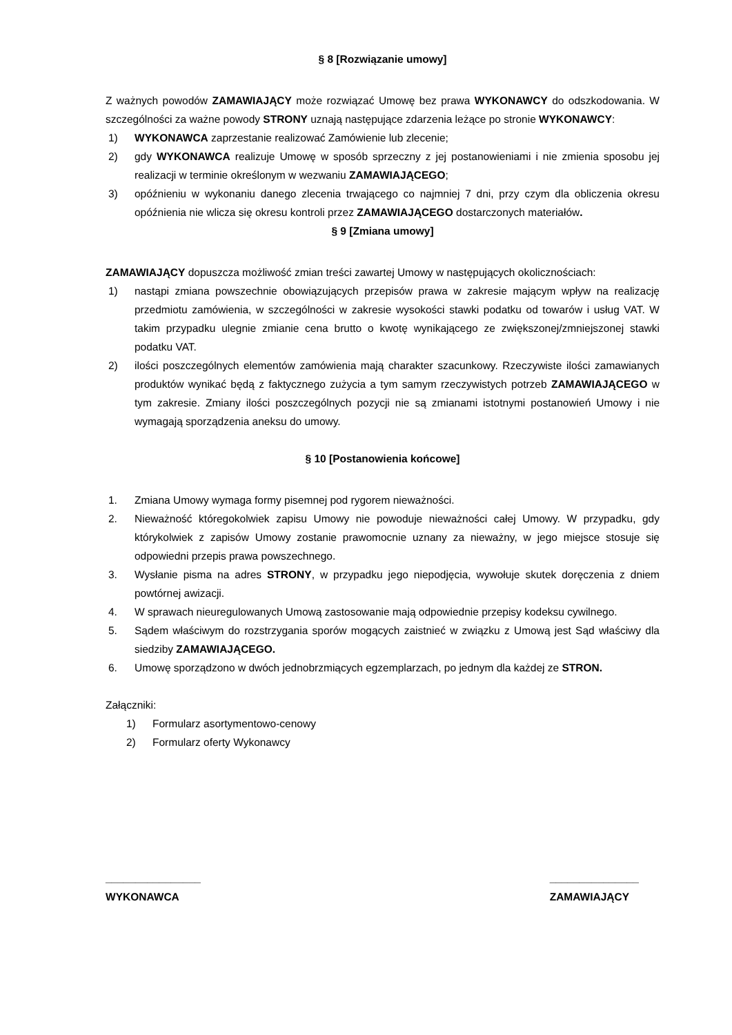§ 8 [Rozwiązanie umowy]
Z ważnych powodów ZAMAWIAJĄCY może rozwiązać Umowę bez prawa WYKONAWCY do odszkodowania. W szczególności za ważne powody STRONY uznają następujące zdarzenia leżące po stronie WYKONAWCY:
1) WYKONAWCA zaprzestanie realizować Zamówienie lub zlecenie;
2) gdy WYKONAWCA realizuje Umowę w sposób sprzeczny z jej postanowieniami i nie zmienia sposobu jej realizacji w terminie określonym w wezwaniu ZAMAWIAJĄCEGO;
3) opóźnieniu w wykonaniu danego zlecenia trwającego co najmniej 7 dni, przy czym dla obliczenia okresu opóźnienia nie wlicza się okresu kontroli przez ZAMAWIAJĄCEGO dostarczonych materiałów.
§ 9 [Zmiana umowy]
ZAMAWIAJĄCY dopuszcza możliwość zmian treści zawartej Umowy w następujących okolicznościach:
1) nastąpi zmiana powszechnie obowiązujących przepisów prawa w zakresie mającym wpływ na realizację przedmiotu zamówienia, w szczególności w zakresie wysokości stawki podatku od towarów i usług VAT. W takim przypadku ulegnie zmianie cena brutto o kwotę wynikającego ze zwiększonej/zmniejszonej stawki podatku VAT.
2) ilości poszczególnych elementów zamówienia mają charakter szacunkowy. Rzeczywiste ilości zamawianych produktów wynikać będą z faktycznego zużycia a tym samym rzeczywistych potrzeb ZAMAWIAJĄCEGO w tym zakresie. Zmiany ilości poszczególnych pozycji nie są zmianami istotnymi postanowień Umowy i nie wymagają sporządzenia aneksu do umowy.
§ 10 [Postanowienia końcowe]
1. Zmiana Umowy wymaga formy pisemnej pod rygorem nieważności.
2. Nieważność któregokolwiek zapisu Umowy nie powoduje nieważności całej Umowy. W przypadku, gdy którykolwiek z zapisów Umowy zostanie prawomocnie uznany za nieważny, w jego miejsce stosuje się odpowiedni przepis prawa powszechnego.
3. Wysłanie pisma na adres STRONY, w przypadku jego niepodjęcia, wywołuje skutek doręczenia z dniem powtórnej awizacji.
4. W sprawach nieuregulowanych Umową zastosowanie mają odpowiednie przepisy kodeksu cywilnego.
5. Sądem właściwym do rozstrzygania sporów mogących zaistnieć w związku z Umową jest Sąd właściwy dla siedziby ZAMAWIAJĄCEGO.
6. Umowę sporządzono w dwóch jednobrzmiących egzemplarzach, po jednym dla każdej ze STRON.
Załączniki:
1) Formularz asortymentowo-cenowy
2) Formularz oferty Wykonawcy
________________
WYKONAWCA
_______________
ZAMAWIAJĄCY